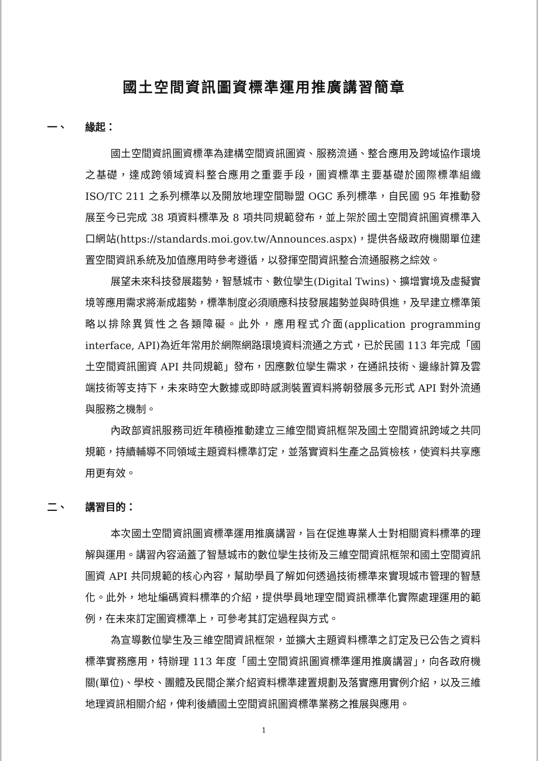國土空間資訊圖資標準運用推廣講習簡章
一、 緣起：
國土空間資訊圖資標準為建構空間資訊圖資、服務流通、整合應用及跨域協作環境之基礎，達成跨領域資料整合應用之重要手段，圖資標準主要基礎於國際標準組織 ISO/TC 211 之系列標準以及開放地理空間聯盟 OGC 系列標準，自民國 95 年推動發展至今已完成 38 項資料標準及 8 項共同規範發布，並上架於國土空間資訊圖資標準入口網站(https://standards.moi.gov.tw/Announces.aspx)，提供各級政府機關單位建置空間資訊系統及加值應用時參考遵循，以發揮空間資訊整合流通服務之綜效。
展望未來科技發展趨勢，智慧城市、數位孿生(Digital Twins)、擴增實境及虛擬實境等應用需求將漸成趨勢，標準制度必須順應科技發展趨勢並與時俱進，及早建立標準策略以排除異質性之各類障礙。此外，應用程式介面(application programming interface, API)為近年常用於網際網路環境資料流通之方式，已於民國 113 年完成「國土空間資訊圖資 API 共同規範」發布，因應數位孿生需求，在通訊技術、邊緣計算及雲端技術等支持下，未來時空大數據或即時感測裝置資料將朝發展多元形式 API 對外流通與服務之機制。
內政部資訊服務司近年積極推動建立三維空間資訊框架及國土空間資訊跨域之共同規範，持續輔導不同領域主題資料標準訂定，並落實資料生產之品質檢核，使資料共享應用更有效。
二、 講習目的：
本次國土空間資訊圖資標準運用推廣講習，旨在促進專業人士對相關資料標準的理解與運用。講習內容涵蓋了智慧城市的數位孿生技術及三維空間資訊框架和國土空間資訊圖資 API 共同規範的核心內容，幫助學員了解如何透過技術標準來實現城市管理的智慧化。此外，地址編碼資料標準的介紹，提供學員地理空間資訊標準化實際處理運用的範例，在未來訂定圖資標準上，可參考其訂定過程與方式。
為宣導數位孿生及三維空間資訊框架，並擴大主題資料標準之訂定及已公告之資料標準實務應用，特辦理 113 年度「國土空間資訊圖資標準運用推廣講習」，向各政府機關(單位)、學校、團體及民間企業介紹資料標準建置規劃及落實應用實例介紹，以及三維地理資訊相關介紹，俾利後續國土空間資訊圖資標準業務之推展與應用。
1